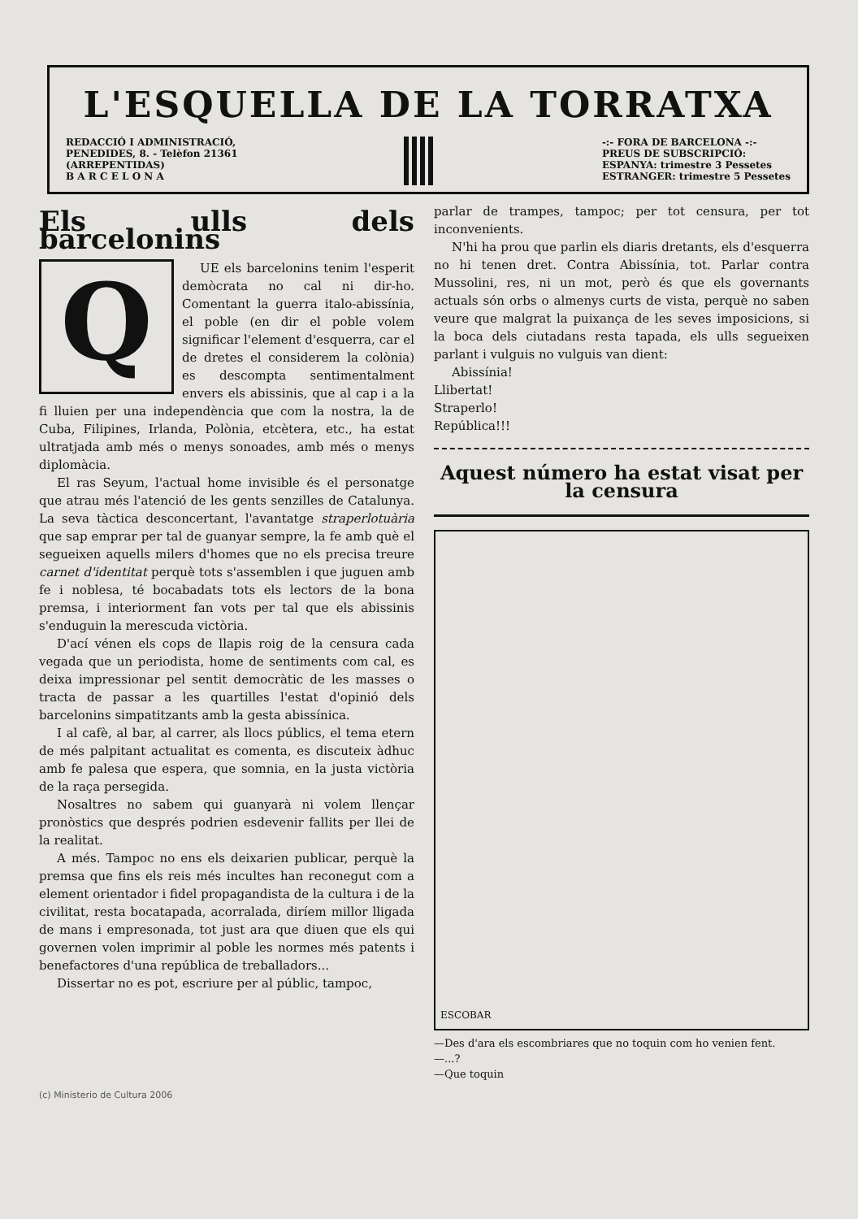L'ESQUELLA DE LA TORRATXA
REDACCIÓ I ADMINISTRACIÓ,
PENEDIDES, 8. - Telèfon 21361
(ARREPENTIDAS)
B A R C E L O N A
-:- FORA DE BARCELONA -:-
PREUS DE SUBSCRIPCIÓ:
ESPANYA: trimestre 3 Pessetes
ESTRANGER: trimestre 5 Pessetes
Els ulls dels barcelonins
Q
UE els barcelonins tenim l'esperit demòcrata no cal ni dir-ho. Comentant la guerra italo-abissínia, el poble (en dir el poble volem significar l'element d'esquerra, car el de dretes el considerem la colònia) es descompta sentimentalment envers els abissinis, que al cap i a la fi lluien per una independència que com la nostra, la de Cuba, Filipines, Irlanda, Polònia, etcètera, etc., ha estat ultratjada amb més o menys sonoades, amb més o menys diplomàcia.
El ras Seyum, l'actual home invisible és el personatge que atrau més l'atenció de les gents senzilles de Catalunya. La seva tàctica desconcertant, l'avantatge straperlotuària que sap emprar per tal de guanyar sempre, la fe amb què el segueixen aquells milers d'homes que no els precisa treure carnet d'identitat perquè tots s'assemblen i que juguen amb fe i noblesa, té bocabadats tots els lectors de la bona premsa, i interiorment fan vots per tal que els abissinis s'enduguin la merescuda victòria.
D'ací vénen els cops de llapis roig de la censura cada vegada que un periodista, home de sentiments com cal, es deixa impressionar pel sentit democràtic de les masses o tracta de passar a les quartilles l'estat d'opinió dels barcelonins simpatitzants amb la gesta abissínica.
I al cafè, al bar, al carrer, als llocs públics, el tema etern de més palpitant actualitat es comenta, es discuteix àdhuc amb fe palesa que espera, que somnia, en la justa victòria de la raça persegida.
Nosaltres no sabem qui guanyarà ni volem llençar pronòstics que després podrien esdevenir fallits per llei de la realitat.
A més. Tampoc no ens els deixarien publicar, perquè la premsa que fins els reis més incultes han reconegut com a element orientador i fidel propagandista de la cultura i de la civilitat, resta bocatapada, acorralada, diríem millor lligada de mans i empresonada, tot just ara que diuen que els qui governen volen imprimir al poble les normes més patents i benefactores d'una república de treballadors...
Dissertar no es pot, escriure per al públic, tampoc,
parlar de trampes, tampoc; per tot censura, per tot inconvenients.
N'hi ha prou que parlin els diaris dretants, els d'esquerra no hi tenen dret. Contra Abissínia, tot. Parlar contra Mussolini, res, ni un mot, però és que els governants actuals són orbs o almenys curts de vista, perquè no saben veure que malgrat la puixança de les seves imposicions, si la boca dels ciutadans resta tapada, els ulls segueixen parlant i vulguis no vulguis van dient:
Abissínia!
Llibertat!
Straperlo!
República!!!
Aquest número ha estat visat per la censura
ESCOBAR
—Des d'ara els escombriares que no toquin com ho venien fent.
—...?
—Que toquin
(c) Ministerio de Cultura 2006